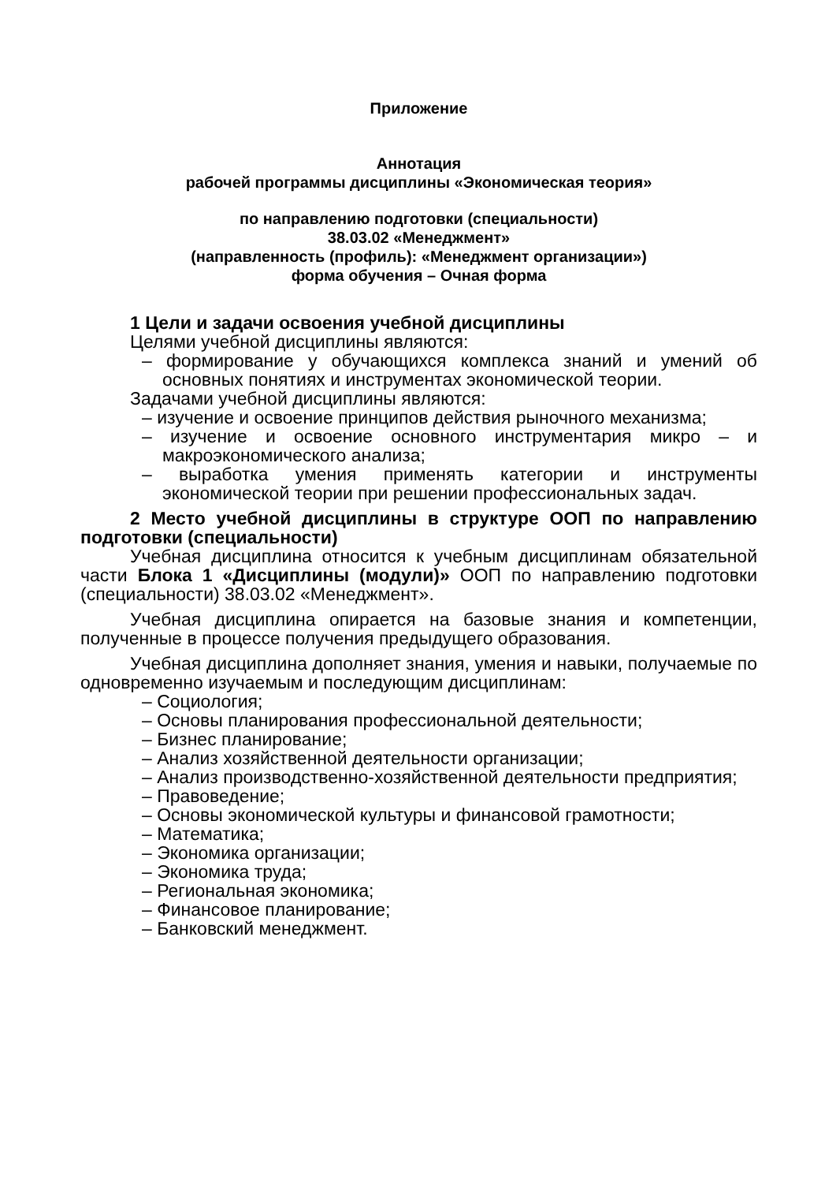Приложение
Аннотация
рабочей программы дисциплины «Экономическая теория»
по направлению подготовки (специальности)
38.03.02 «Менеджмент»
(направленность (профиль): «Менеджмент организации»)
форма обучения – Очная форма
1 Цели и задачи освоения учебной дисциплины
Целями учебной дисциплины являются:
– формирование у обучающихся комплекса знаний и умений об основных понятиях и инструментах экономической теории.
Задачами учебной дисциплины являются:
– изучение и освоение принципов действия рыночного механизма;
– изучение и освоение основного инструментария микро – и макроэкономического анализа;
– выработка умения применять категории и инструменты экономической теории при решении профессиональных задач.
2 Место учебной дисциплины в структуре ООП по направлению подготовки (специальности)
Учебная дисциплина относится к учебным дисциплинам обязательной части Блока 1 «Дисциплины (модули)» ООП по направлению подготовки (специальности) 38.03.02 «Менеджмент».
Учебная дисциплина опирается на базовые знания и компетенции, полученные в процессе получения предыдущего образования.
Учебная дисциплина дополняет знания, умения и навыки, получаемые по одновременно изучаемым и последующим дисциплинам:
– Социология;
– Основы планирования профессиональной деятельности;
– Бизнес планирование;
– Анализ хозяйственной деятельности организации;
– Анализ производственно-хозяйственной деятельности предприятия;
– Правоведение;
– Основы экономической культуры и финансовой грамотности;
– Математика;
– Экономика организации;
– Экономика труда;
– Региональная экономика;
– Финансовое планирование;
– Банковский менеджмент.